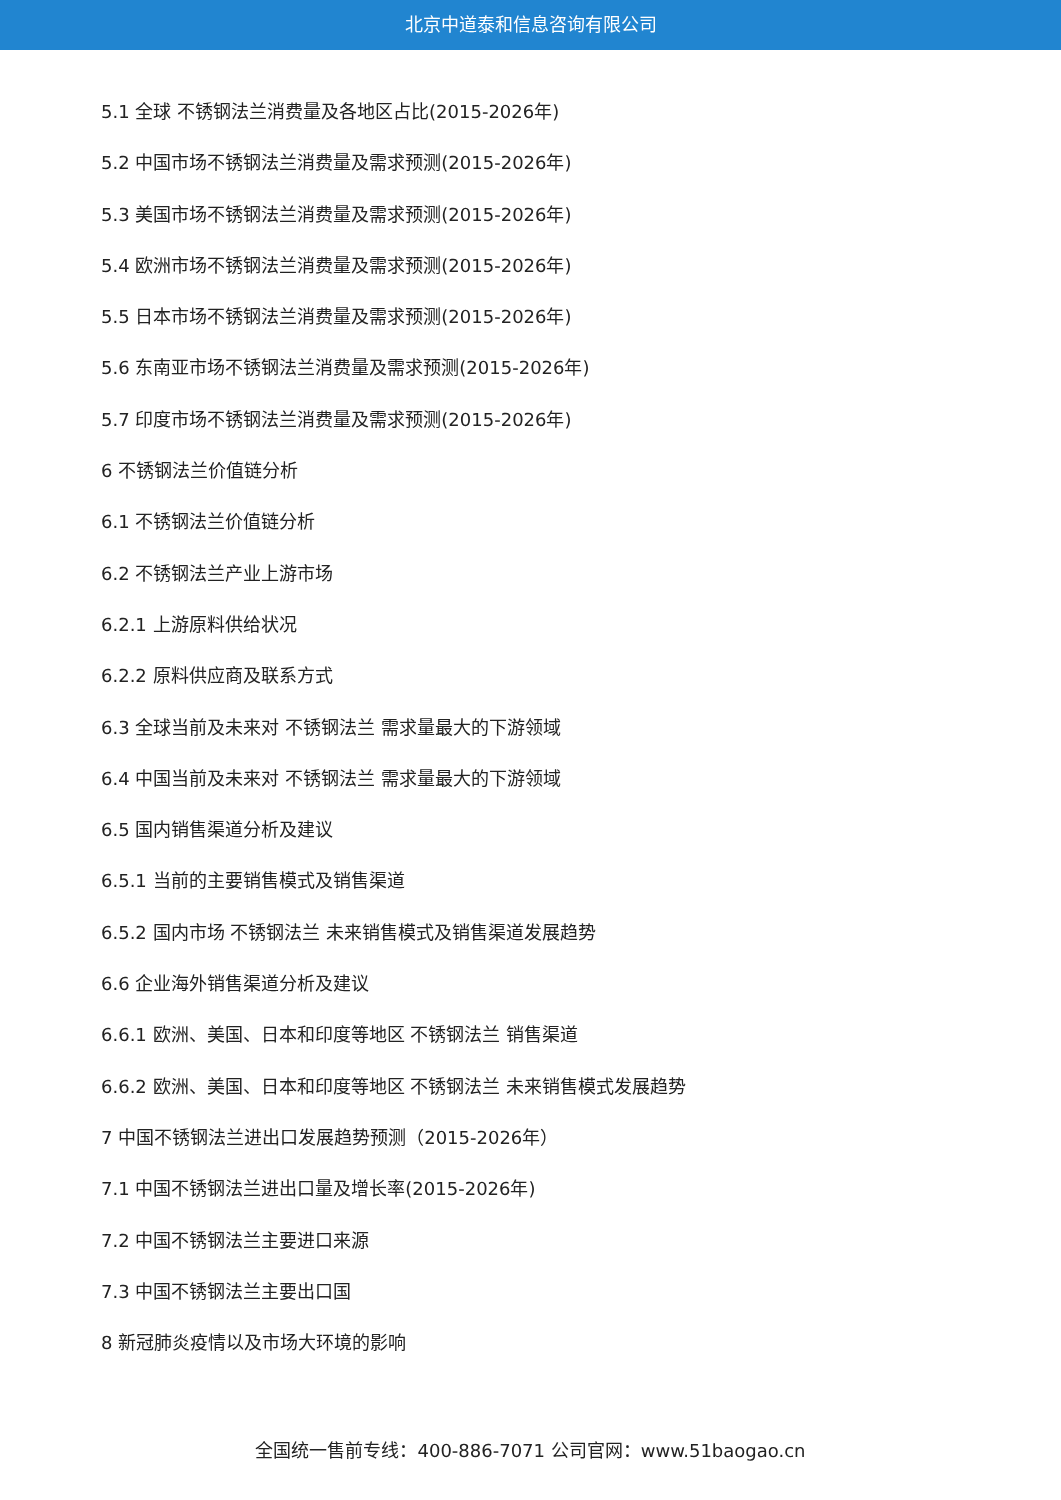北京中道泰和信息咨询有限公司
5.1 全球 不锈钢法兰消费量及各地区占比(2015-2026年)
5.2 中国市场不锈钢法兰消费量及需求预测(2015-2026年)
5.3 美国市场不锈钢法兰消费量及需求预测(2015-2026年)
5.4 欧洲市场不锈钢法兰消费量及需求预测(2015-2026年)
5.5 日本市场不锈钢法兰消费量及需求预测(2015-2026年)
5.6 东南亚市场不锈钢法兰消费量及需求预测(2015-2026年)
5.7 印度市场不锈钢法兰消费量及需求预测(2015-2026年)
6 不锈钢法兰价值链分析
6.1 不锈钢法兰价值链分析
6.2 不锈钢法兰产业上游市场
6.2.1 上游原料供给状况
6.2.2 原料供应商及联系方式
6.3 全球当前及未来对 不锈钢法兰 需求量最大的下游领域
6.4 中国当前及未来对 不锈钢法兰 需求量最大的下游领域
6.5 国内销售渠道分析及建议
6.5.1 当前的主要销售模式及销售渠道
6.5.2 国内市场 不锈钢法兰 未来销售模式及销售渠道发展趋势
6.6 企业海外销售渠道分析及建议
6.6.1 欧洲、美国、日本和印度等地区 不锈钢法兰 销售渠道
6.6.2 欧洲、美国、日本和印度等地区 不锈钢法兰 未来销售模式发展趋势
7 中国不锈钢法兰进出口发展趋势预测（2015-2026年）
7.1 中国不锈钢法兰进出口量及增长率(2015-2026年)
7.2 中国不锈钢法兰主要进口来源
7.3 中国不锈钢法兰主要出口国
8 新冠肺炎疫情以及市场大环境的影响
全国统一售前专线：400-886-7071 公司官网：www.51baogao.cn